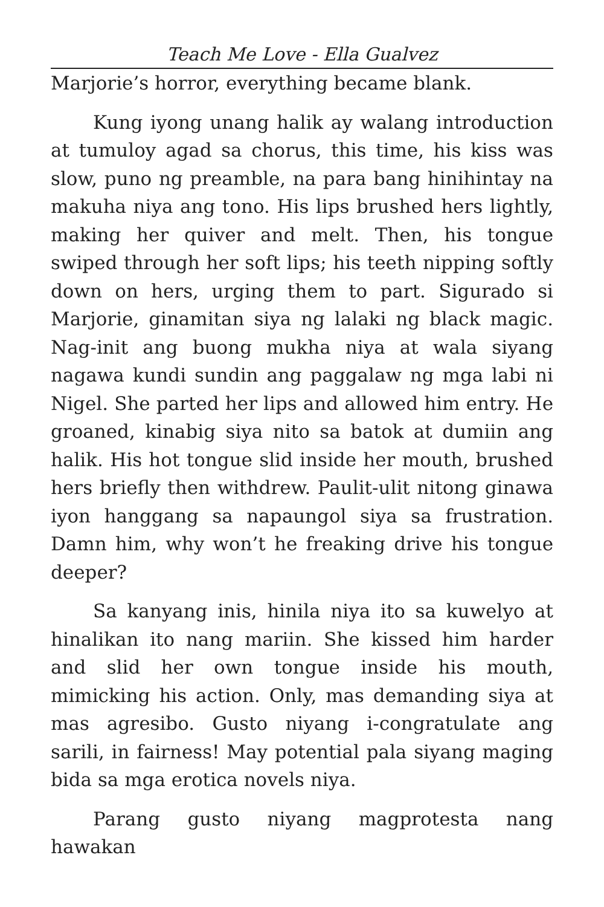Teach Me Love - Ella Gualvez
Marjorie’s horror, everything became blank.
Kung iyong unang halik ay walang introduction at tumuloy agad sa chorus, this time, his kiss was slow, puno ng preamble, na para bang hinihintay na makuha niya ang tono. His lips brushed hers lightly, making her quiver and melt. Then, his tongue swiped through her soft lips; his teeth nipping softly down on hers, urging them to part. Sigurado si Marjorie, ginamitan siya ng lalaki ng black magic. Nag-init ang buong mukha niya at wala siyang nagawa kundi sundin ang paggalaw ng mga labi ni Nigel. She parted her lips and allowed him entry. He groaned, kinabig siya nito sa batok at dumiin ang halik. His hot tongue slid inside her mouth, brushed hers briefly then withdrew. Paulit-ulit nitong ginawa iyon hanggang sa napaungol siya sa frustration. Damn him, why won’t he freaking drive his tongue deeper?
Sa kanyang inis, hinila niya ito sa kuwelyo at hinalikan ito nang mariin. She kissed him harder and slid her own tongue inside his mouth, mimicking his action. Only, mas demanding siya at mas agresibo. Gusto niyang i-congratulate ang sarili, in fairness! May potential pala siyang maging bida sa mga erotica novels niya.
Parang gusto niyang magprotesta nang hawakan